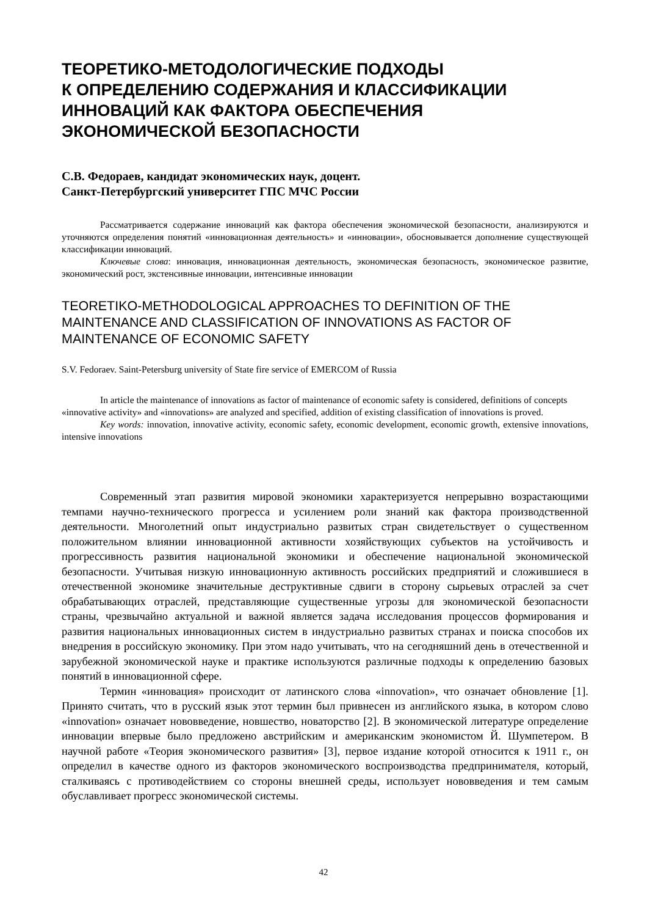ТЕОРЕТИКО-МЕТОДОЛОГИЧЕСКИЕ ПОДХОДЫ
К ОПРЕДЕЛЕНИЮ СОДЕРЖАНИЯ И КЛАССИФИКАЦИИ
ИННОВАЦИЙ КАК ФАКТОРА ОБЕСПЕЧЕНИЯ
ЭКОНОМИЧЕСКОЙ БЕЗОПАСНОСТИ
С.В. Федораев, кандидат экономических наук, доцент.
Санкт-Петербургский университет ГПС МЧС России
Рассматривается содержание инноваций как фактора обеспечения экономической безопасности, анализируются и уточняются определения понятий «инновационная деятельность» и «инновации», обосновывается дополнение существующей классификации инноваций.
Ключевые слова: инновация, инновационная деятельность, экономическая безопасность, экономическое развитие, экономический рост, экстенсивные инновации, интенсивные инновации
TEORETIKO-METHODOLOGICAL APPROACHES TO DEFINITION OF THE MAINTENANCE AND CLASSIFICATION OF INNOVATIONS AS FACTOR OF MAINTENANCE OF ECONOMIC SAFETY
S.V. Fedoraev. Saint-Petersburg university of State fire service of EMERCOM of Russia
In article the maintenance of innovations as factor of maintenance of economic safety is considered, definitions of concepts «innovative activity» and «innovations» are analyzed and specified, addition of existing classification of innovations is proved.
Key words: innovation, innovative activity, economic safety, economic development, economic growth, extensive innovations, intensive innovations
Современный этап развития мировой экономики характеризуется непрерывно возрастающими темпами научно-технического прогресса и усилением роли знаний как фактора производственной деятельности. Многолетний опыт индустриально развитых стран свидетельствует о существенном положительном влиянии инновационной активности хозяйствующих субъектов на устойчивость и прогрессивность развития национальной экономики и обеспечение национальной экономической безопасности. Учитывая низкую инновационную активность российских предприятий и сложившиеся в отечественной экономике значительные деструктивные сдвиги в сторону сырьевых отраслей за счет обрабатывающих отраслей, представляющие существенные угрозы для экономической безопасности страны, чрезвычайно актуальной и важной является задача исследования процессов формирования и развития национальных инновационных систем в индустриально развитых странах и поиска способов их внедрения в российскую экономику. При этом надо учитывать, что на сегодняшний день в отечественной и зарубежной экономической науке и практике используются различные подходы к определению базовых понятий в инновационной сфере.
Термин «инновация» происходит от латинского слова «innovation», что означает обновление [1]. Принято считать, что в русский язык этот термин был привнесен из английского языка, в котором слово «innovation» означает нововведение, новшество, новаторство [2]. В экономической литературе определение инновации впервые было предложено австрийским и американским экономистом Й. Шумпетером. В научной работе «Теория экономического развития» [3], первое издание которой относится к 1911 г., он определил в качестве одного из факторов экономического воспроизводства предпринимателя, который, сталкиваясь с противодействием со стороны внешней среды, использует нововведения и тем самым обуславливает прогресс экономической системы.
42